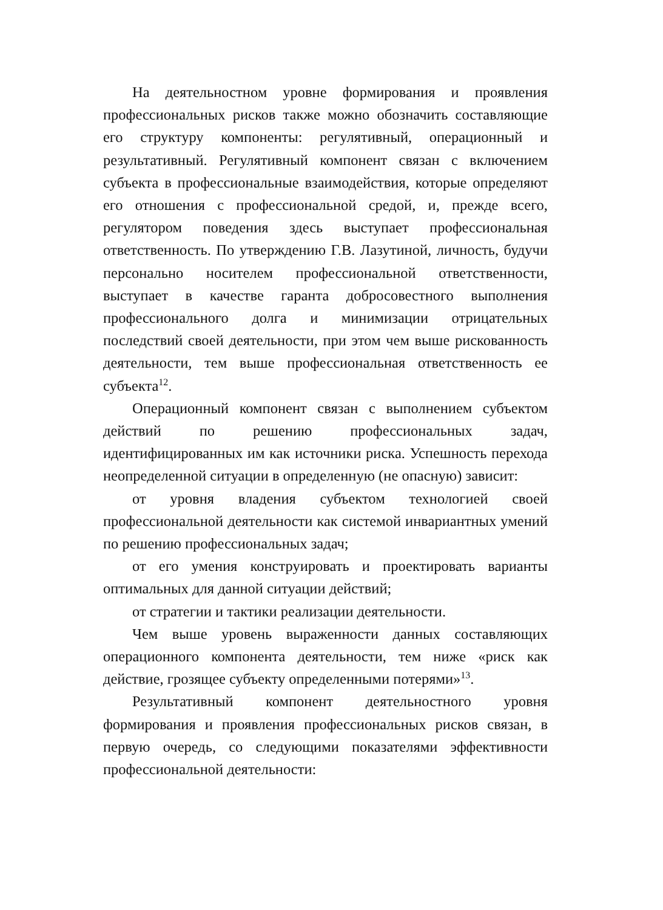На деятельностном уровне формирования и проявления профессиональных рисков также можно обозначить составляющие его структуру компоненты: регулятивный, операционный и результативный. Регулятивный компонент связан с включением субъекта в профессиональные взаимодействия, которые определяют его отношения с профессиональной средой, и, прежде всего, регулятором поведения здесь выступает профессиональная ответственность. По утверждению Г.В. Лазутиной, личность, будучи персонально носителем профессиональной ответственности, выступает в качестве гаранта добросовестного выполнения профессионального долга и минимизации отрицательных последствий своей деятельности, при этом чем выше рискованность деятельности, тем выше профессиональная ответственность ее субъекта<sup>12</sup>.
Операционный компонент связан с выполнением субъектом действий по решению профессиональных задач, идентифицированных им как источники риска. Успешность перехода неопределенной ситуации в определенную (не опасную) зависит:
от уровня владения субъектом технологией своей профессиональной деятельности как системой инвариантных умений по решению профессиональных задач;
от его умения конструировать и проектировать варианты оптимальных для данной ситуации действий;
от стратегии и тактики реализации деятельности.
Чем выше уровень выраженности данных составляющих операционного компонента деятельности, тем ниже «риск как действие, грозящее субъекту определенными потерями»<sup>13</sup>.
Результативный компонент деятельностного уровня формирования и проявления профессиональных рисков связан, в первую очередь, со следующими показателями эффективности профессиональной деятельности: